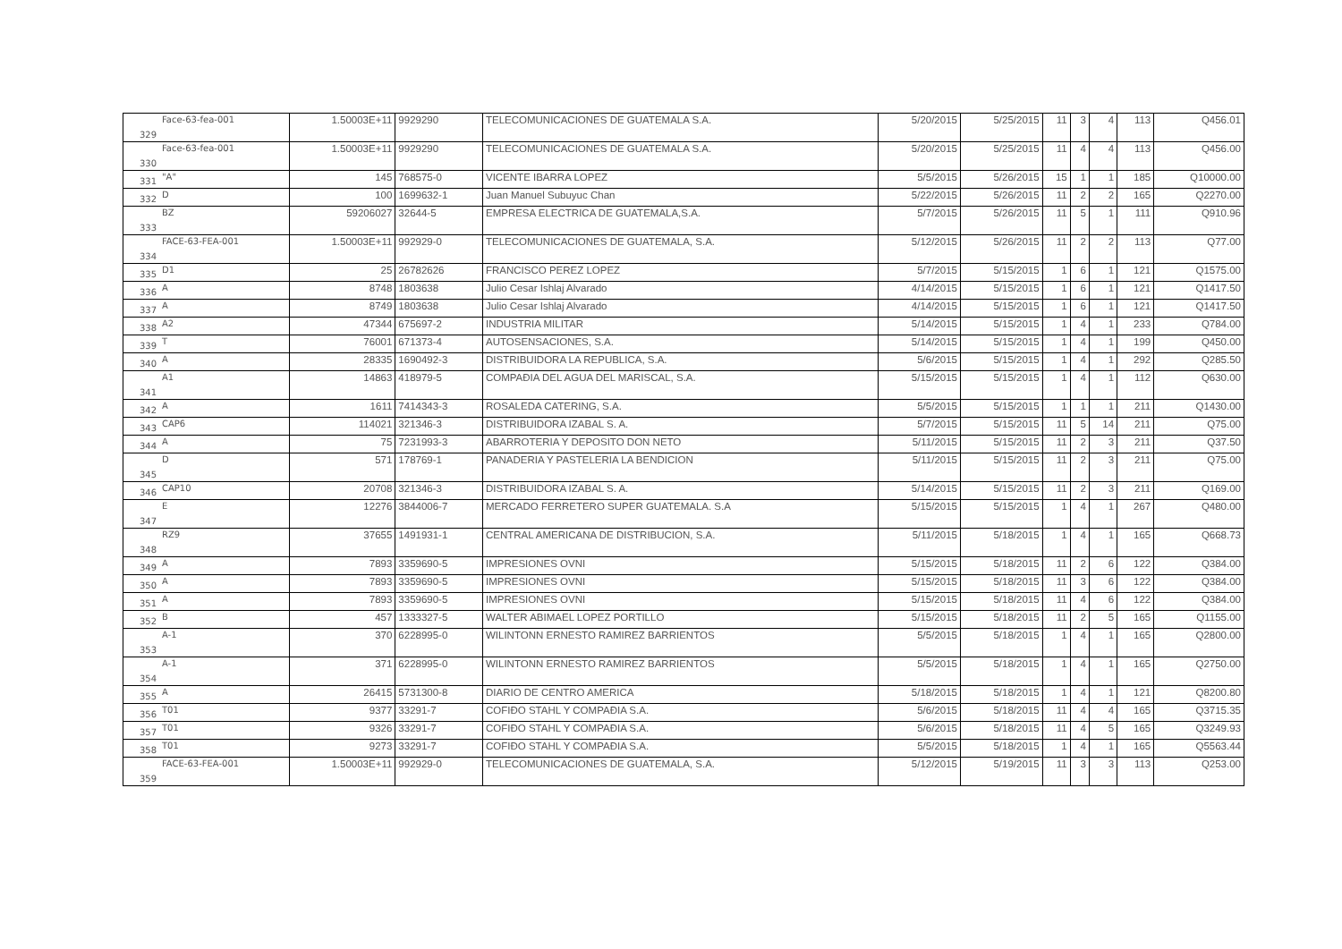| 329 | Face-63-fea-001 | 1.50003E+11 | 9929290 | TELECOMUNICACIONES DE GUATEMALA S.A. | 5/20/2015 | 5/25/2015 | 11 | 3 | 4 | 113 | Q456.01 |
| 330 | Face-63-fea-001 | 1.50003E+11 | 9929290 | TELECOMUNICACIONES DE GUATEMALA S.A. | 5/20/2015 | 5/25/2015 | 11 | 4 | 4 | 113 | Q456.00 |
| 331 | "A" | 145 | 768575-0 | VICENTE IBARRA LOPEZ | 5/5/2015 | 5/26/2015 | 15 | 1 | 1 | 185 | Q10000.00 |
| 332 | D | 100 | 1699632-1 | Juan Manuel Subuyuc Chan | 5/22/2015 | 5/26/2015 | 11 | 2 | 2 | 165 | Q2270.00 |
| 333 | BZ | 59206027 | 32644-5 | EMPRESA ELECTRICA DE GUATEMALA,S.A. | 5/7/2015 | 5/26/2015 | 11 | 5 | 1 | 111 | Q910.96 |
| 334 | FACE-63-FEA-001 | 1.50003E+11 | 992929-0 | TELECOMUNICACIONES DE GUATEMALA, S.A. | 5/12/2015 | 5/26/2015 | 11 | 2 | 2 | 113 | Q77.00 |
| 335 | D1 | 25 | 26782626 | FRANCISCO PEREZ LOPEZ | 5/7/2015 | 5/15/2015 | 1 | 6 | 1 | 121 | Q1575.00 |
| 336 | A | 8748 | 1803638 | Julio Cesar Ishlaj Alvarado | 4/14/2015 | 5/15/2015 | 1 | 6 | 1 | 121 | Q1417.50 |
| 337 | A | 8749 | 1803638 | Julio Cesar Ishlaj Alvarado | 4/14/2015 | 5/15/2015 | 1 | 6 | 1 | 121 | Q1417.50 |
| 338 | A2 | 47344 | 675697-2 | INDUSTRIA MILITAR | 5/14/2015 | 5/15/2015 | 1 | 4 | 1 | 233 | Q784.00 |
| 339 | T | 76001 | 671373-4 | AUTOSENSACIONES, S.A. | 5/14/2015 | 5/15/2015 | 1 | 4 | 1 | 199 | Q450.00 |
| 340 | A | 28335 | 1690492-3 | DISTRIBUIDORA LA REPUBLICA, S.A. | 5/6/2015 | 5/15/2015 | 1 | 4 | 1 | 292 | Q285.50 |
| 341 | A1 | 14863 | 418979-5 | COMPAÐIA DEL AGUA DEL MARISCAL, S.A. | 5/15/2015 | 5/15/2015 | 1 | 4 | 1 | 112 | Q630.00 |
| 342 | A | 1611 | 7414343-3 | ROSALEDA CATERING, S.A. | 5/5/2015 | 5/15/2015 | 1 | 1 | 1 | 211 | Q1430.00 |
| 343 | CAP6 | 114021 | 321346-3 | DISTRIBUIDORA IZABAL S. A. | 5/7/2015 | 5/15/2015 | 11 | 5 | 14 | 211 | Q75.00 |
| 344 | A | 75 | 7231993-3 | ABARROTERIA Y DEPOSITO DON NETO | 5/11/2015 | 5/15/2015 | 11 | 2 | 3 | 211 | Q37.50 |
| 345 | D | 571 | 178769-1 | PANADERIA Y PASTELERIA LA BENDICION | 5/11/2015 | 5/15/2015 | 11 | 2 | 3 | 211 | Q75.00 |
| 346 | CAP10 | 20708 | 321346-3 | DISTRIBUIDORA IZABAL S. A. | 5/14/2015 | 5/15/2015 | 11 | 2 | 3 | 211 | Q169.00 |
| 347 | E | 12276 | 3844006-7 | MERCADO FERRETERO SUPER GUATEMALA. S.A | 5/15/2015 | 5/15/2015 | 1 | 4 | 1 | 267 | Q480.00 |
| 348 | RZ9 | 37655 | 1491931-1 | CENTRAL AMERICANA DE DISTRIBUCION, S.A. | 5/11/2015 | 5/18/2015 | 1 | 4 | 1 | 165 | Q668.73 |
| 349 | A | 7893 | 3359690-5 | IMPRESIONES OVNI | 5/15/2015 | 5/18/2015 | 11 | 2 | 6 | 122 | Q384.00 |
| 350 | A | 7893 | 3359690-5 | IMPRESIONES OVNI | 5/15/2015 | 5/18/2015 | 11 | 3 | 6 | 122 | Q384.00 |
| 351 | A | 7893 | 3359690-5 | IMPRESIONES OVNI | 5/15/2015 | 5/18/2015 | 11 | 4 | 6 | 122 | Q384.00 |
| 352 | B | 457 | 1333327-5 | WALTER ABIMAEL LOPEZ PORTILLO | 5/15/2015 | 5/18/2015 | 11 | 2 | 5 | 165 | Q1155.00 |
| 353 | A-1 | 370 | 6228995-0 | WILINTONN ERNESTO RAMIREZ BARRIENTOS | 5/5/2015 | 5/18/2015 | 1 | 4 | 1 | 165 | Q2800.00 |
| 354 | A-1 | 371 | 6228995-0 | WILINTONN ERNESTO RAMIREZ BARRIENTOS | 5/5/2015 | 5/18/2015 | 1 | 4 | 1 | 165 | Q2750.00 |
| 355 | A | 26415 | 5731300-8 | DIARIO DE CENTRO AMERICA | 5/18/2015 | 5/18/2015 | 1 | 4 | 1 | 121 | Q8200.80 |
| 356 | T01 | 9377 | 33291-7 | COFIÐO STAHL Y COMPAÐIA S.A. | 5/6/2015 | 5/18/2015 | 11 | 4 | 4 | 165 | Q3715.35 |
| 357 | T01 | 9326 | 33291-7 | COFIÐO STAHL Y COMPAÐIA S.A. | 5/6/2015 | 5/18/2015 | 11 | 4 | 5 | 165 | Q3249.93 |
| 358 | T01 | 9273 | 33291-7 | COFIÐO STAHL Y COMPAÐIA S.A. | 5/5/2015 | 5/18/2015 | 1 | 4 | 1 | 165 | Q5563.44 |
| 359 | FACE-63-FEA-001 | 1.50003E+11 | 992929-0 | TELECOMUNICACIONES DE GUATEMALA, S.A. | 5/12/2015 | 5/19/2015 | 11 | 3 | 3 | 113 | Q253.00 |